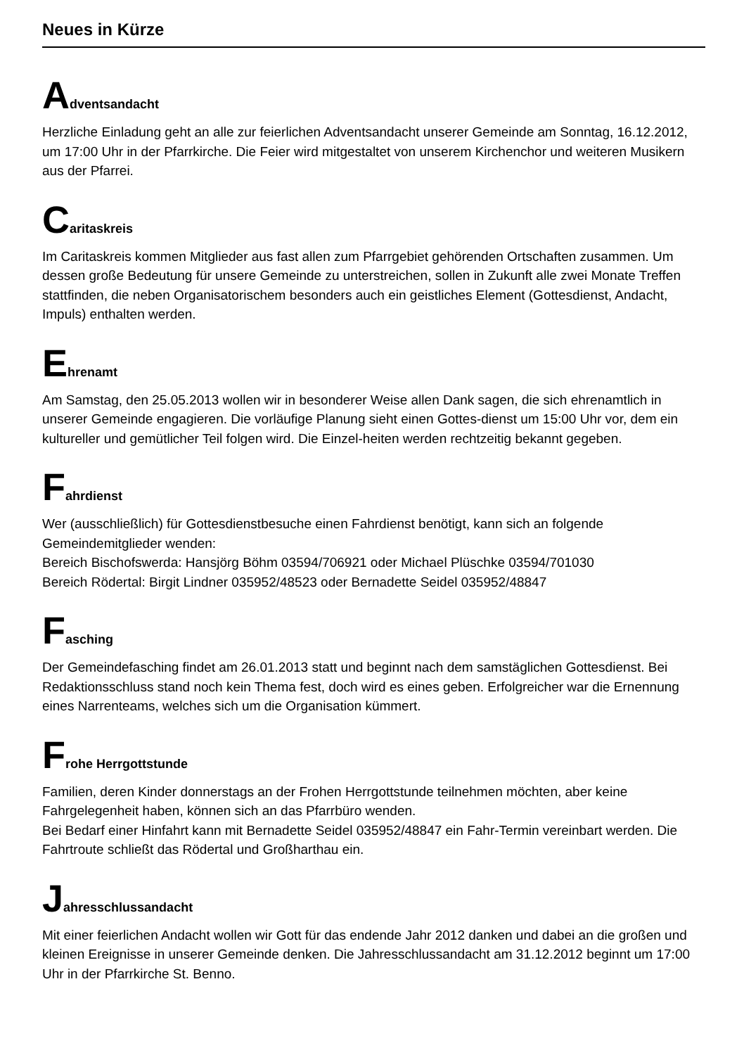Neues in Kürze
Adventsandacht
Herzliche Einladung geht an alle zur feierlichen Adventsandacht unserer Gemeinde am Sonntag, 16.12.2012, um 17:00 Uhr in der Pfarrkirche. Die Feier wird mitgestaltet von unserem Kirchenchor und weiteren Musikern aus der Pfarrei.
Caritaskreis
Im Caritaskreis kommen Mitglieder aus fast allen zum Pfarrgebiet gehörenden Ortschaften zusammen. Um dessen große Bedeutung für unsere Gemeinde zu unterstreichen, sollen in Zukunft alle zwei Monate Treffen stattfinden, die neben Organisatorischem besonders auch ein geistliches Element (Gottesdienst, Andacht, Impuls) enthalten werden.
Ehrenamt
Am Samstag, den 25.05.2013 wollen wir in besonderer Weise allen Dank sagen, die sich ehrenamtlich in unserer Gemeinde engagieren. Die vorläufige Planung sieht einen Gottes-dienst um 15:00 Uhr vor, dem ein kultureller und gemütlicher Teil folgen wird. Die Einzel-heiten werden rechtzeitig bekannt gegeben.
Fahrdienst
Wer (ausschließlich) für Gottesdienstbesuche einen Fahrdienst benötigt, kann sich an folgende Gemeindemitglieder wenden:
Bereich Bischofswerda: Hansjörg Böhm 03594/706921 oder Michael Plüschke 03594/701030
Bereich Rödertal: Birgit Lindner 035952/48523 oder Bernadette Seidel 035952/48847
Fasching
Der Gemeindefasching findet am 26.01.2013 statt und beginnt nach dem samstäglichen Gottesdienst. Bei Redaktionsschluss stand noch kein Thema fest, doch wird es eines geben. Erfolgreicher war die Ernennung eines Narrenteams, welches sich um die Organisation kümmert.
Frohe Herrgottstunde
Familien, deren Kinder donnerstags an der Frohen Herrgottstunde teilnehmen möchten, aber keine Fahrgelegenheit haben, können sich an das Pfarrbüro wenden.
Bei Bedarf einer Hinfahrt kann mit Bernadette Seidel 035952/48847 ein Fahr-Termin vereinbart werden. Die Fahrtroute schließt das Rödertal und Großharthau ein.
Jahresschlussandacht
Mit einer feierlichen Andacht wollen wir Gott für das endende Jahr 2012 danken und dabei an die großen und kleinen Ereignisse in unserer Gemeinde denken. Die Jahresschlussandacht am 31.12.2012 beginnt um 17:00 Uhr in der Pfarrkirche St. Benno.